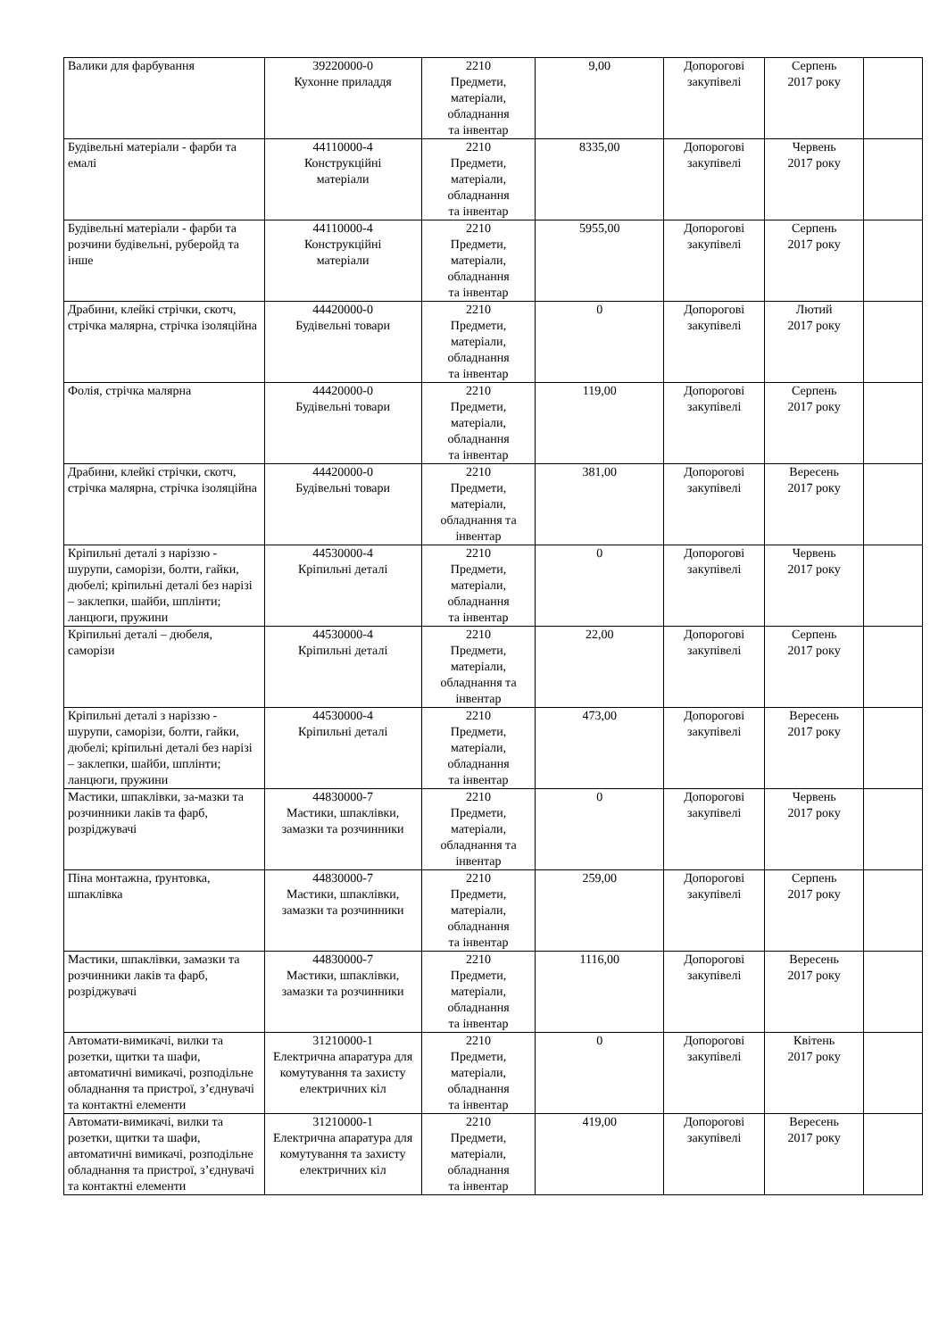| Валики для фарбування | 39220000-0 Кухонне приладдя | 2210 Предмети, матеріали, обладнання та інвентар | 9,00 | Допорогові закупівелі | Серпень 2017 року | |
| Будівельні матеріали - фарби та емалі | 44110000-4 Конструкційні матеріали | 2210 Предмети, матеріали, обладнання та інвентар | 8335,00 | Допорогові закупівелі | Червень 2017 року | |
| Будівельні матеріали - фарби та розчини будівельні, руберойд та інше | 44110000-4 Конструкційні матеріали | 2210 Предмети, матеріали, обладнання та інвентар | 5955,00 | Допорогові закупівелі | Серпень 2017 року | |
| Драбини, клейкі стрічки, скотч, стрічка малярна, стрічка ізоляційна | 44420000-0 Будівельні товари | 2210 Предмети, матеріали, обладнання та інвентар | 0 | Допорогові закупівелі | Лютий 2017 року | |
| Фолія, стрічка малярна | 44420000-0 Будівельні товари | 2210 Предмети, матеріали, обладнання та інвентар | 119,00 | Допорогові закупівелі | Серпень 2017 року | |
| Драбини, клейкі стрічки, скотч, стрічка малярна, стрічка ізоляційна | 44420000-0 Будівельні товари | 2210 Предмети, матеріали, обладнання та інвентар | 381,00 | Допорогові закупівелі | Вересень 2017 року | |
| Кріпильні деталі з наріззю - шурупи, саморізи, болти, гайки, дюбелі; кріпильні деталі без нарізі – заклепки, шайби, шплінти; ланцюги, пружини | 44530000-4 Кріпильні деталі | 2210 Предмети, матеріали, обладнання та інвентар | 0 | Допорогові закупівелі | Червень 2017 року | |
| Кріпильні деталі – дюбеля, саморізи | 44530000-4 Кріпильні деталі | 2210 Предмети, матеріали, обладнання та інвентар | 22,00 | Допорогові закупівелі | Серпень 2017 року | |
| Кріпильні деталі з наріззю - шурупи, саморізи, болти, гайки, дюбелі; кріпильні деталі без нарізі – заклепки, шайби, шплінти; ланцюги, пружини | 44530000-4 Кріпильні деталі | 2210 Предмети, матеріали, обладнання та інвентар | 473,00 | Допорогові закупівелі | Вересень 2017 року | |
| Мастики, шпаклівки, за-мазки та розчинники лаків та фарб, розріджувачі | 44830000-7 Мастики, шпаклівки, замазки та розчинники | 2210 Предмети, матеріали, обладнання та інвентар | 0 | Допорогові закупівелі | Червень 2017 року | |
| Піна монтажна, ґрунтовка, шпаклівка | 44830000-7 Мастики, шпаклівки, замазки та розчинники | 2210 Предмети, матеріали, обладнання та інвентар | 259,00 | Допорогові закупівелі | Серпень 2017 року | |
| Мастики, шпаклівки, замазки та розчинники лаків та фарб, розріджувачі | 44830000-7 Мастики, шпаклівки, замазки та розчинники | 2210 Предмети, матеріали, обладнання та інвентар | 1116,00 | Допорогові закупівелі | Вересень 2017 року | |
| Автомати-вимикачі, вилки та розетки, щитки та шафи, автоматичні вимикачі, розподільне обладнання та пристрої, з’єднувачі та контактні елементи | 31210000-1 Електрична апаратура для комутування та захисту електричних кіл | 2210 Предмети, матеріали, обладнання та інвентар | 0 | Допорогові закупівелі | Квітень 2017 року | |
| Автомати-вимикачі, вилки та розетки, щитки та шафи, автоматичні вимикачі, розподільне обладнання та пристрої, з’єднувачі та контактні елементи | 31210000-1 Електрична апаратура для комутування та захисту електричних кіл | 2210 Предмети, матеріали, обладнання та інвентар | 419,00 | Допорогові закупівелі | Вересень 2017 року | |